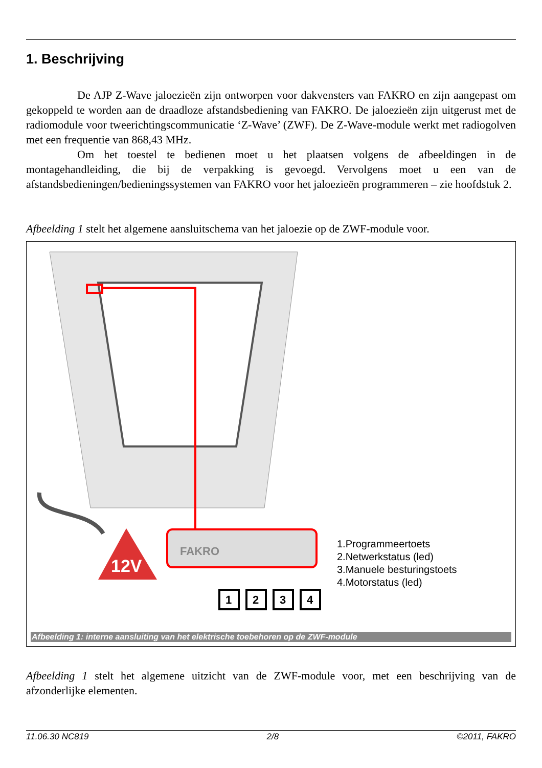1. Beschrijving
De AJP Z-Wave jaloezieën zijn ontworpen voor dakvensters van FAKRO en zijn aangepast om gekoppeld te worden aan de draadloze afstandsbediening van FAKRO. De jaloezieën zijn uitgerust met de radiomodule voor tweerichtingscommunicatie ‘Z-Wave’ (ZWF). De Z-Wave-module werkt met radiogolven met een frequentie van 868,43 MHz.
Om het toestel te bedienen moet u het plaatsen volgens de afbeeldingen in de montagehandleiding, die bij de verpakking is gevoegd. Vervolgens moet u een van de afstandsbedieningen/bedieningssystemen van FAKRO voor het jaloezieën programmeren – zie hoofdstuk 2.
Afbeelding 1 stelt het algemene aansluitschema van het jaloezie op de ZWF-module voor.
12V
FAKRO
1
2
3
4
1.Programmeertoets
2.Netwerkstatus (led)
3.Manuele besturingstoets
4.Motorstatus (led)
Afbeelding 1: interne aansluiting van het elektrische toebehoren op de ZWF-module
Afbeelding 1 stelt het algemene uitzicht van de ZWF-module voor, met een beschrijving van de afzonderlijke elementen.
11.06.30 NC819 2/8 ©2011, FAKRO